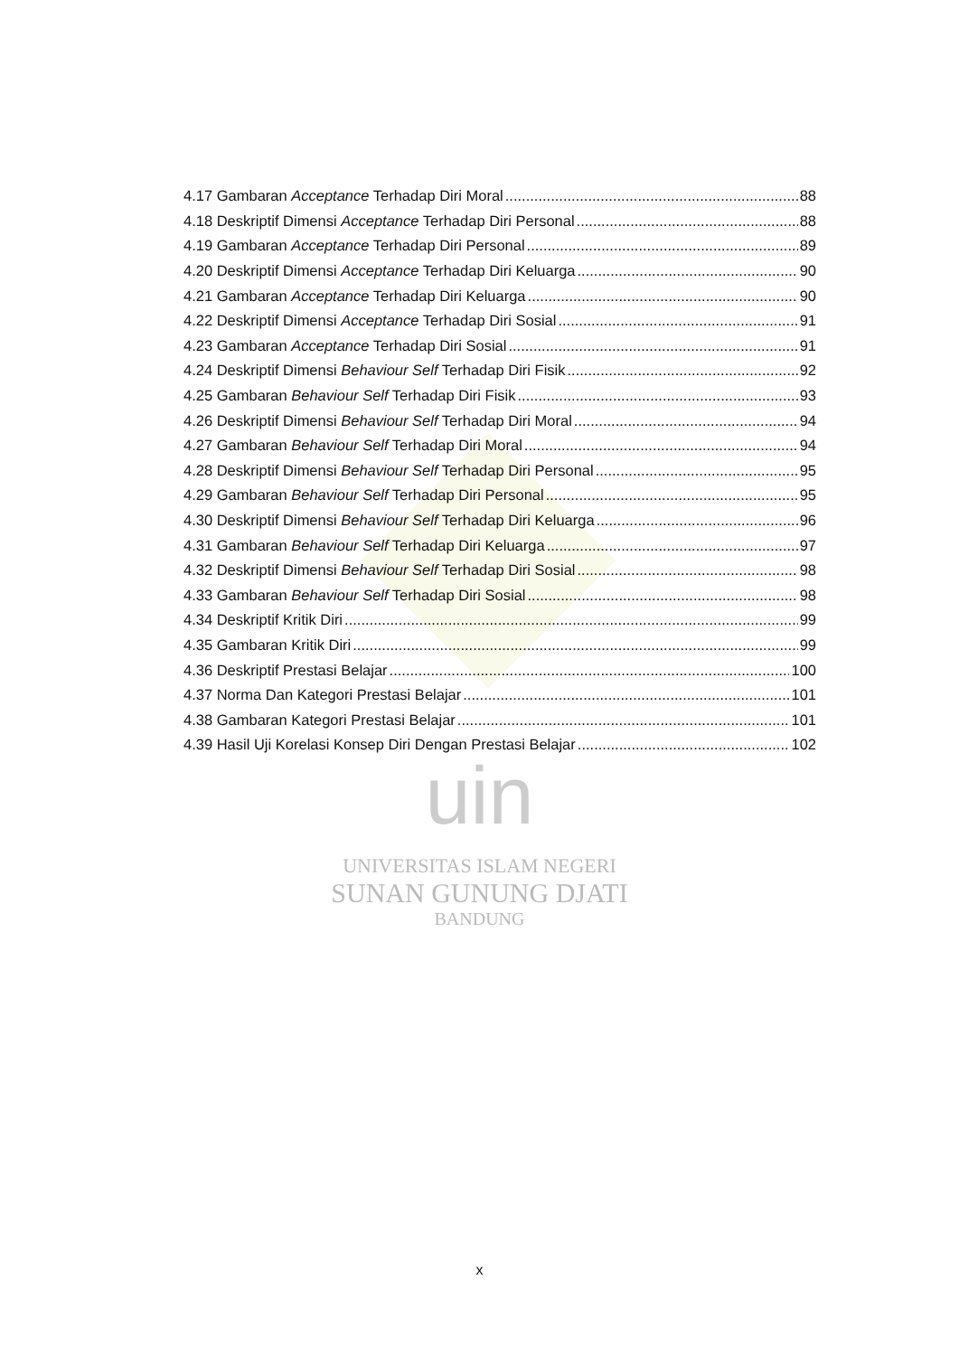4.17 Gambaran Acceptance Terhadap Diri Moral 88
4.18 Deskriptif Dimensi Acceptance Terhadap Diri Personal 88
4.19 Gambaran Acceptance Terhadap Diri Personal 89
4.20 Deskriptif Dimensi Acceptance Terhadap Diri Keluarga 90
4.21 Gambaran Acceptance Terhadap Diri Keluarga 90
4.22 Deskriptif Dimensi Acceptance Terhadap Diri Sosial 91
4.23 Gambaran Acceptance Terhadap Diri Sosial 91
4.24 Deskriptif Dimensi Behaviour Self Terhadap Diri Fisik 92
4.25 Gambaran Behaviour Self Terhadap Diri Fisik 93
4.26 Deskriptif Dimensi Behaviour Self Terhadap Diri Moral 94
4.27 Gambaran Behaviour Self Terhadap Diri Moral 94
4.28 Deskriptif Dimensi Behaviour Self Terhadap Diri Personal 95
4.29 Gambaran Behaviour Self Terhadap Diri Personal 95
4.30 Deskriptif Dimensi Behaviour Self Terhadap Diri Keluarga 96
4.31 Gambaran Behaviour Self Terhadap Diri Keluarga 97
4.32 Deskriptif Dimensi Behaviour Self Terhadap Diri Sosial 98
4.33 Gambaran Behaviour Self Terhadap Diri Sosial 98
4.34 Deskriptif Kritik Diri 99
4.35 Gambaran Kritik Diri 99
4.36 Deskriptif Prestasi Belajar 100
4.37 Norma Dan Kategori Prestasi Belajar 101
4.38 Gambaran Kategori Prestasi Belajar 101
4.39 Hasil Uji Korelasi Konsep Diri Dengan Prestasi Belajar 102
uin
UNIVERSITAS ISLAM NEGERI
SUNAN GUNUNG DJATI
BANDUNG
x